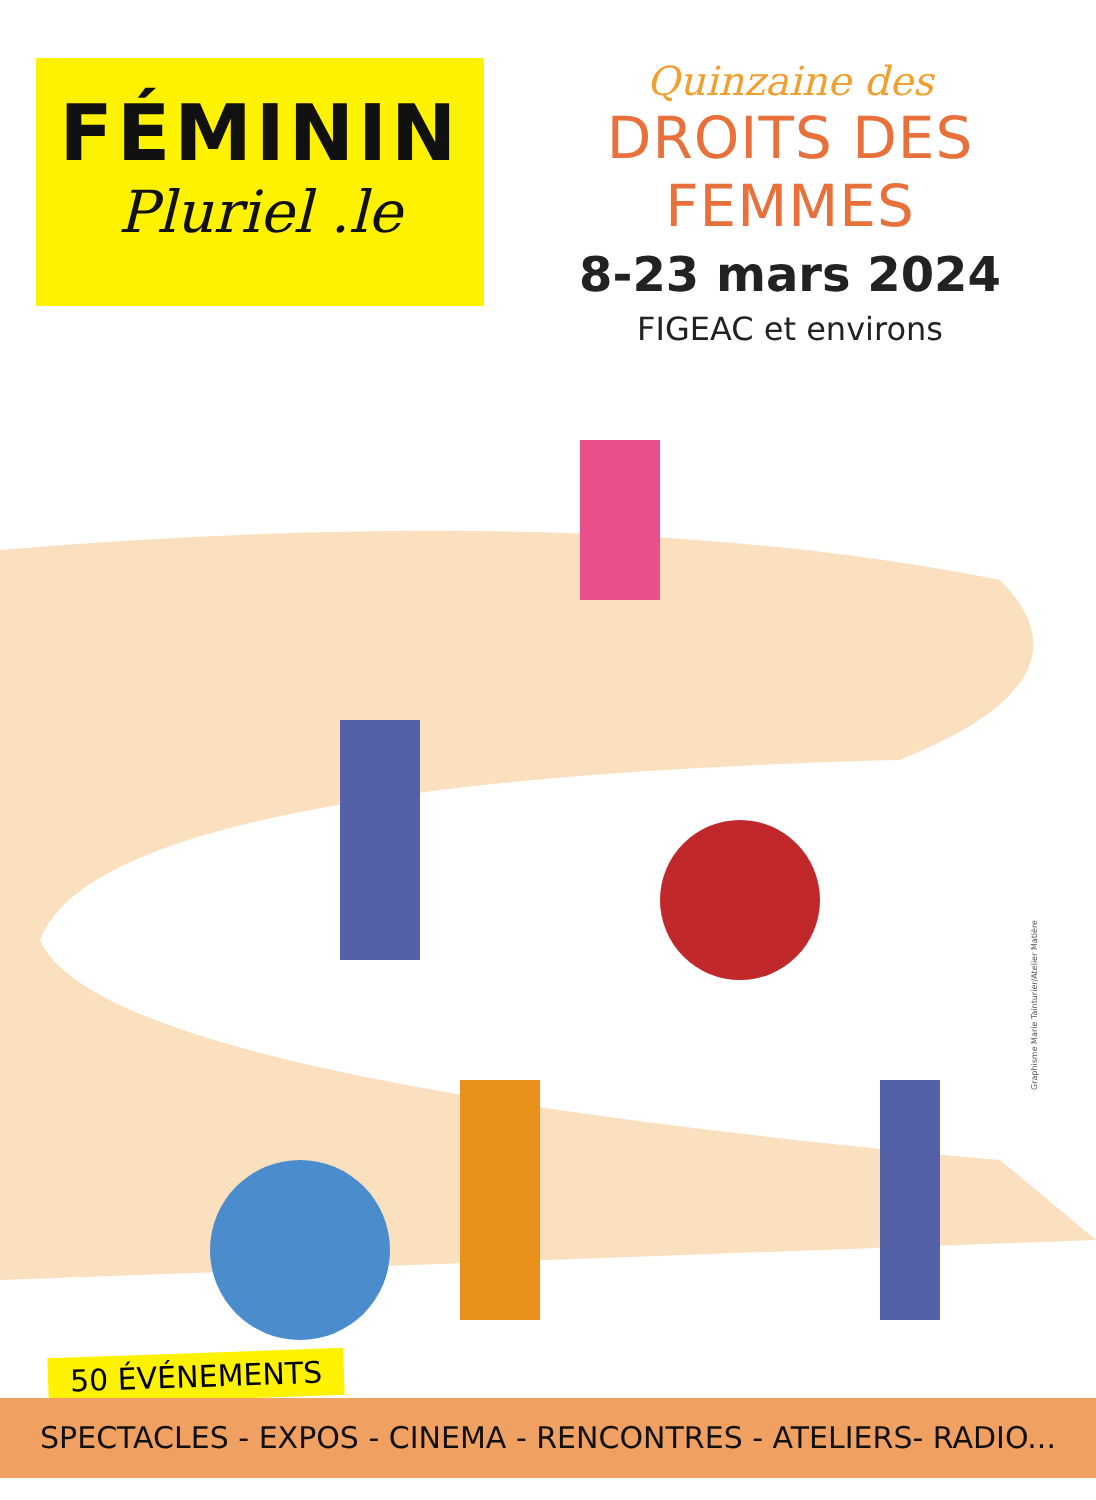FÉMININ
Pluriel .le
Quinzaine des
DROITS DES FEMMES
8-23 mars 2024
FIGEAC et environs
Graphisme Marie Tainturier/Atelier Matière
50 ÉVÉNEMENTS
SPECTACLES - EXPOS - CINEMA - RENCONTRES - ATELIERS- RADIO...